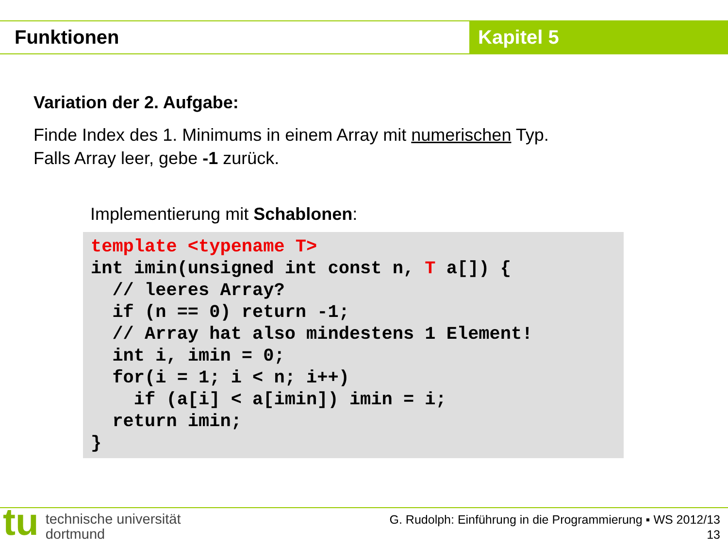Funktionen Kapitel 5
Variation der 2. Aufgabe:
Finde Index des 1. Minimums in einem Array mit numerischen Typ.
Falls Array leer, gebe -1 zurück.
Implementierung mit Schablonen:
template <typename T>
int imin(unsigned int const n, T a[]) {
  // leeres Array?
  if (n == 0) return -1;
  // Array hat also mindestens 1 Element!
  int i, imin = 0;
  for(i = 1; i < n; i++)
    if (a[i] < a[imin]) imin = i;
  return imin;
}
tu
technische universität
dortmund
G. Rudolph: Einführung in die Programmierung ▪ WS 2012/13
13